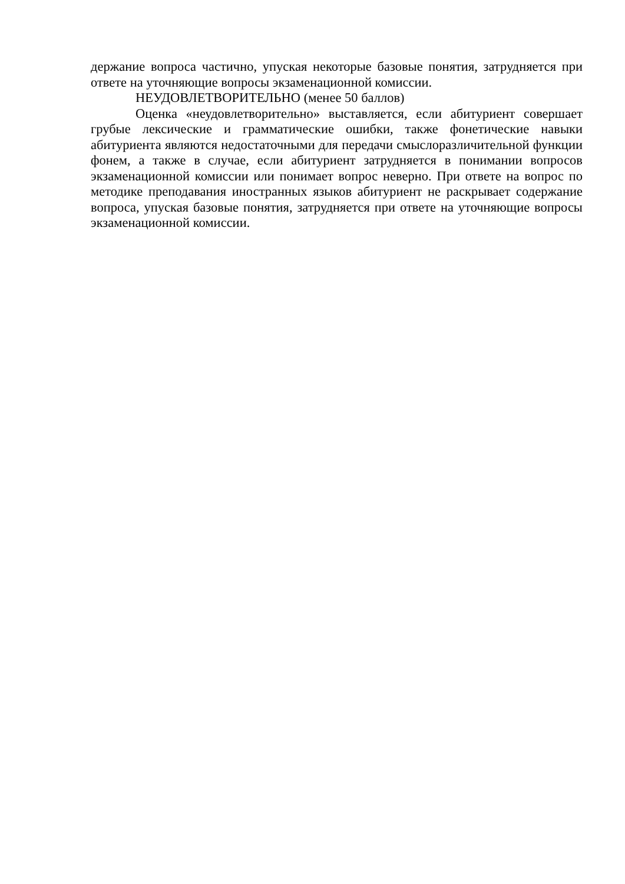держание вопроса частично, упуская некоторые базовые понятия, затрудняется при ответе на уточняющие вопросы экзаменационной комиссии.
НЕУДОВЛЕТВОРИТЕЛЬНО (менее 50 баллов)
Оценка «неудовлетворительно» выставляется, если абитуриент совершает грубые лексические и грамматические ошибки, также фонетические навыки абитуриента являются недостаточными для передачи смыслоразличительной функции фонем, а также в случае, если абитуриент затрудняется в понимании вопросов экзаменационной комиссии или понимает вопрос неверно. При ответе на вопрос по методике преподавания иностранных языков абитуриент не раскрывает содержание вопроса, упуская базовые понятия, затрудняется при ответе на уточняющие вопросы экзаменационной комиссии.